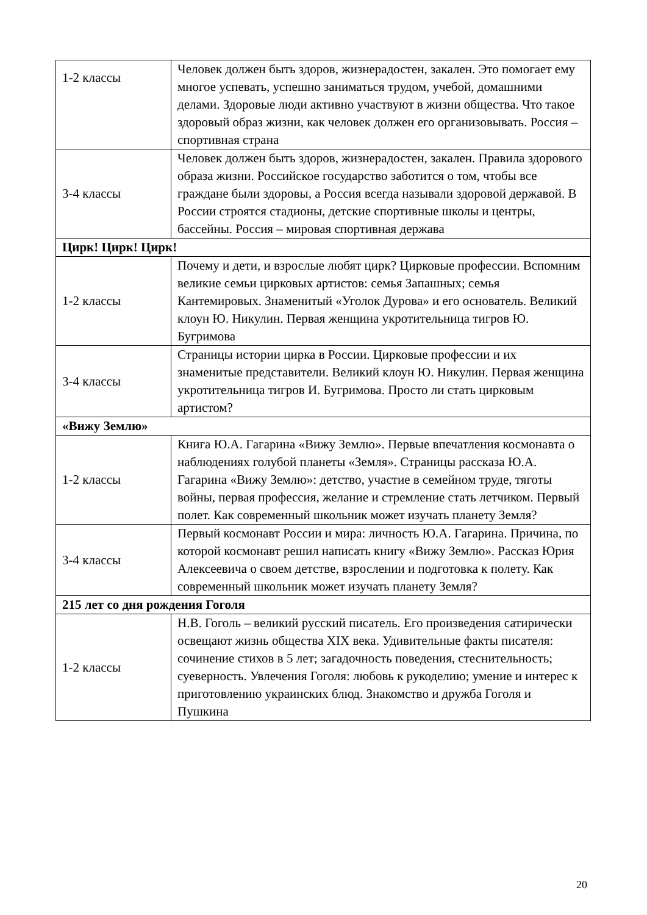| 1-2 классы | Человек должен быть здоров, жизнерадостен, закален. Это помогает ему многое успевать, успешно заниматься трудом, учебой, домашними делами. Здоровые люди активно участвуют в жизни общества. Что такое здоровый образ жизни, как человек должен его организовывать. Россия – спортивная страна |
| 3-4 классы | Человек должен быть здоров, жизнерадостен, закален. Правила здорового образа жизни. Российское государство заботится о том, чтобы все граждане были здоровы, а Россия всегда называли здоровой державой. В России строятся стадионы, детские спортивные школы и центры, бассейны. Россия – мировая спортивная держава |
| Цирк! Цирк! Цирк! | |
| 1-2 классы | Почему и дети, и взрослые любят цирк? Цирковые профессии. Вспомним великие семьи цирковых артистов: семья Запашных; семья Кантемировых. Знаменитый «Уголок Дурова» и его основатель. Великий клоун Ю. Никулин. Первая женщина укротительница тигров Ю. Бугримова |
| 3-4 классы | Страницы истории цирка в России. Цирковые профессии и их знаменитые представители. Великий клоун Ю. Никулин. Первая женщина укротительница тигров И. Бугримова. Просто ли стать цирковым артистом? |
| «Вижу Землю» | |
| 1-2 классы | Книга Ю.А. Гагарина «Вижу Землю». Первые впечатления космонавта о наблюдениях голубой планеты «Земля». Страницы рассказа Ю.А. Гагарина «Вижу Землю»: детство, участие в семейном труде, тяготы войны, первая профессия, желание и стремление стать летчиком. Первый полет. Как современный школьник может изучать планету Земля? |
| 3-4 классы | Первый космонавт России и мира: личность Ю.А. Гагарина. Причина, по которой космонавт решил написать книгу «Вижу Землю». Рассказ Юрия Алексеевича о своем детстве, взрослении и подготовка к полету. Как современный школьник может изучать планету Земля? |
| 215 лет со дня рождения Гоголя | |
| 1-2 классы | Н.В. Гоголь – великий русский писатель. Его произведения сатирически освещают жизнь общества XIX века. Удивительные факты писателя: сочинение стихов в 5 лет; загадочность поведения, стеснительность; суеверность. Увлечения Гоголя: любовь к рукоделию; умение и интерес к приготовлению украинских блюд. Знакомство и дружба Гоголя и Пушкина |
20